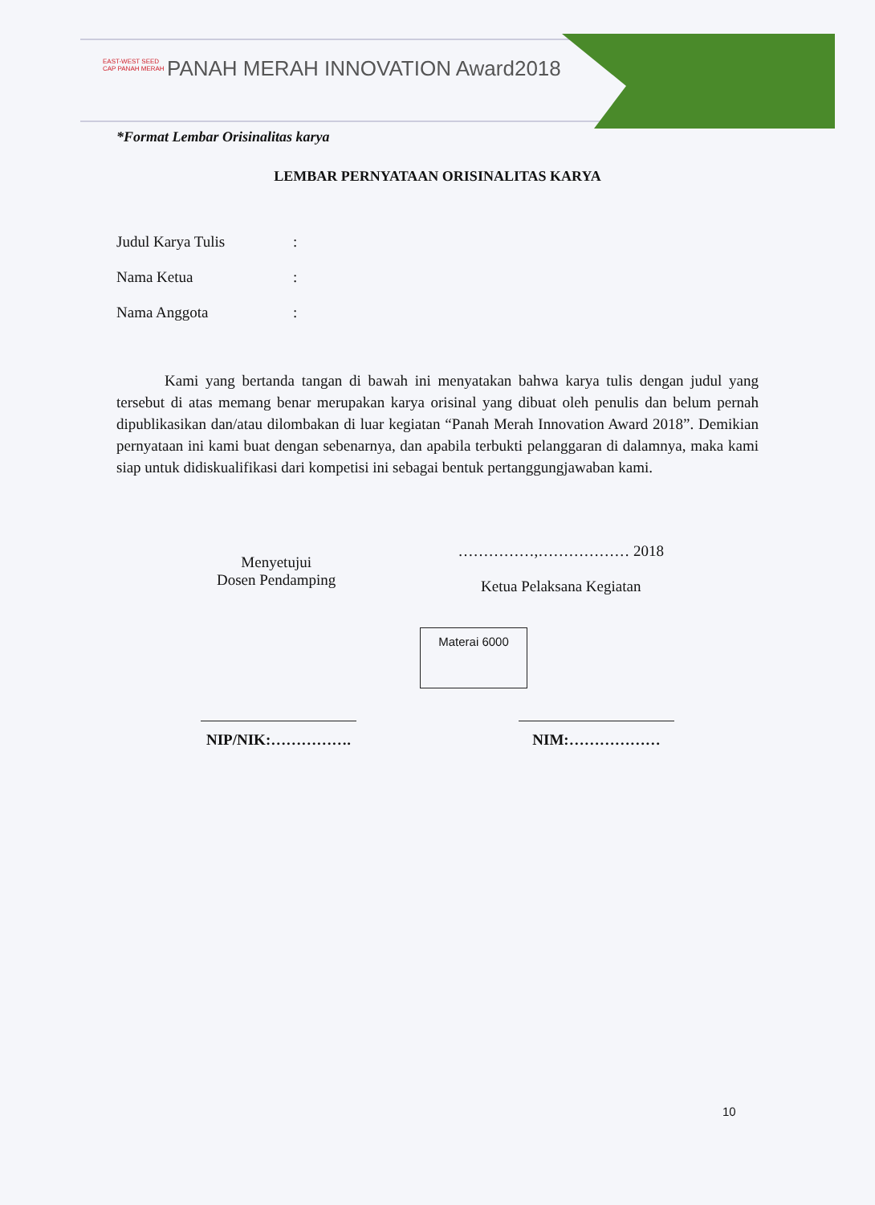EAST-WEST SEED
CAP PANAH MERAH
PANAH MERAH INNOVATION Award2018
*Format Lembar Orisinalitas karya
LEMBAR PERNYATAAN ORISINALITAS KARYA
Judul Karya Tulis:
Nama Ketua:
Nama Anggota:
Kami yang bertanda tangan di bawah ini menyatakan bahwa karya tulis dengan judul yang tersebut di atas memang benar merupakan karya orisinal yang dibuat oleh penulis dan belum pernah dipublikasikan dan/atau dilombakan di luar kegiatan “Panah Merah Innovation Award 2018”. Demikian pernyataan ini kami buat dengan sebenarnya, dan apabila terbukti pelanggaran di dalamnya, maka kami siap untuk didiskualifikasi dari kompetisi ini sebagai bentuk pertanggungjawaban kami.
Menyetujui
Dosen Pendamping
……………,……………… 2018
Ketua Pelaksana Kegiatan
Materai 6000
NIP/NIK:……………. NIM:………………
10